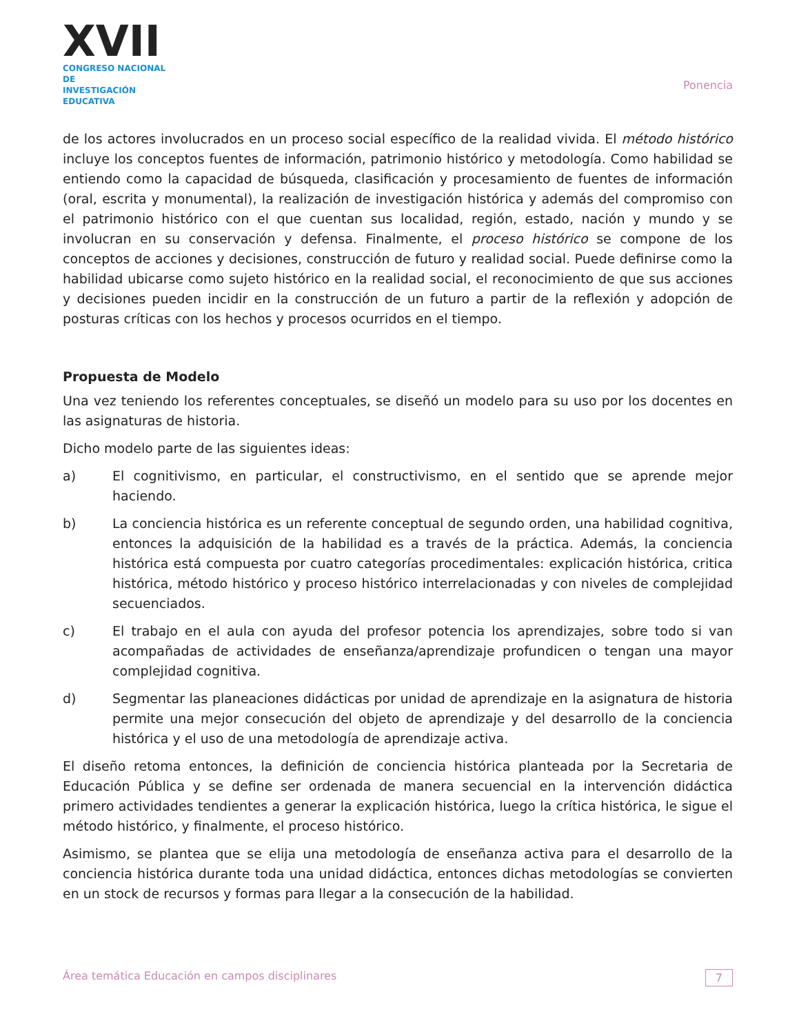XVII
CONGRESO NACIONAL DE
INVESTIGACIÓN EDUCATIVA
Ponencia
de los actores involucrados en un proceso social específico de la realidad vivida. El método histórico incluye los conceptos fuentes de información, patrimonio histórico y metodología. Como habilidad se entiendo como la capacidad de búsqueda, clasificación y procesamiento de fuentes de información (oral, escrita y monumental), la realización de investigación histórica y además del compromiso con el patrimonio histórico con el que cuentan sus localidad, región, estado, nación y mundo y se involucran en su conservación y defensa. Finalmente, el proceso histórico se compone de los conceptos de acciones y decisiones, construcción de futuro y realidad social. Puede definirse como la habilidad ubicarse como sujeto histórico en la realidad social, el reconocimiento de que sus acciones y decisiones pueden incidir en la construcción de un futuro a partir de la reflexión y adopción de posturas críticas con los hechos y procesos ocurridos en el tiempo.
Propuesta de Modelo
Una vez teniendo los referentes conceptuales, se diseñó un modelo para su uso por los docentes en las asignaturas de historia.
Dicho modelo parte de las siguientes ideas:
a) El cognitivismo, en particular, el constructivismo, en el sentido que se aprende mejor haciendo.
b) La conciencia histórica es un referente conceptual de segundo orden, una habilidad cognitiva, entonces la adquisición de la habilidad es a través de la práctica. Además, la conciencia histórica está compuesta por cuatro categorías procedimentales: explicación histórica, critica histórica, método histórico y proceso histórico interrelacionadas y con niveles de complejidad secuenciados.
c) El trabajo en el aula con ayuda del profesor potencia los aprendizajes, sobre todo si van acompañadas de actividades de enseñanza/aprendizaje profundicen o tengan una mayor complejidad cognitiva.
d) Segmentar las planeaciones didácticas por unidad de aprendizaje en la asignatura de historia permite una mejor consecución del objeto de aprendizaje y del desarrollo de la conciencia histórica y el uso de una metodología de aprendizaje activa.
El diseño retoma entonces, la definición de conciencia histórica planteada por la Secretaria de Educación Pública y se define ser ordenada de manera secuencial en la intervención didáctica primero actividades tendientes a generar la explicación histórica, luego la crítica histórica, le sigue el método histórico, y finalmente, el proceso histórico.
Asimismo, se plantea que se elija una metodología de enseñanza activa para el desarrollo de la conciencia histórica durante toda una unidad didáctica, entonces dichas metodologías se convierten en un stock de recursos y formas para llegar a la consecución de la habilidad.
Área temática Educación en campos disciplinares 7